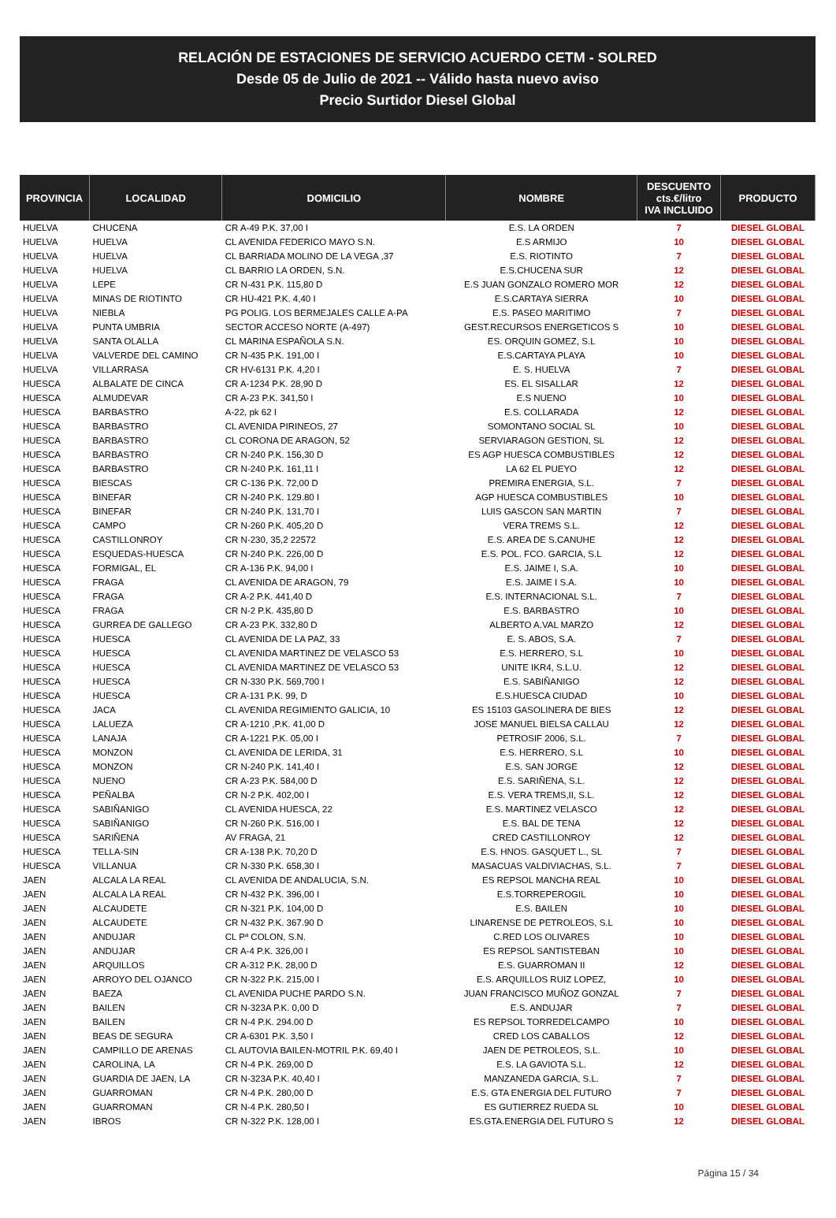RELACIÓN DE ESTACIONES DE SERVICIO ACUERDO CETM - SOLRED
Desde 05 de Julio de 2021 -- Válido hasta nuevo aviso
Precio Surtidor Diesel Global
| PROVINCIA | LOCALIDAD | DOMICILIO | NOMBRE | DESCUENTO cts.€/litro IVA INCLUIDO | PRODUCTO |
| --- | --- | --- | --- | --- | --- |
| HUELVA | CHUCENA | CR A-49 P.K. 37,00 I | E.S. LA ORDEN | 7 | DIESEL GLOBAL |
| HUELVA | HUELVA | CL AVENIDA FEDERICO MAYO S.N. | E.S ARMIJO | 10 | DIESEL GLOBAL |
| HUELVA | HUELVA | CL BARRIADA MOLINO DE LA VEGA ,37 | E.S. RIOTINTO | 7 | DIESEL GLOBAL |
| HUELVA | HUELVA | CL BARRIO LA ORDEN, S.N. | E.S.CHUCENA SUR | 12 | DIESEL GLOBAL |
| HUELVA | LEPE | CR N-431 P.K. 115,80 D | E.S JUAN GONZALO ROMERO MOR | 12 | DIESEL GLOBAL |
| HUELVA | MINAS DE RIOTINTO | CR HU-421 P.K. 4,40 I | E.S.CARTAYA SIERRA | 10 | DIESEL GLOBAL |
| HUELVA | NIEBLA | PG POLIG. LOS BERMEJALES CALLE A-PA | E.S. PASEO MARITIMO | 7 | DIESEL GLOBAL |
| HUELVA | PUNTA UMBRIA | SECTOR ACCESO NORTE (A-497) | GEST.RECURSOS ENERGETICOS S | 10 | DIESEL GLOBAL |
| HUELVA | SANTA OLALLA | CL MARINA ESPAÑOLA S.N. | ES. ORQUIN GOMEZ, S.L | 10 | DIESEL GLOBAL |
| HUELVA | VALVERDE DEL CAMINO | CR N-435 P.K. 191,00 I | E.S.CARTAYA PLAYA | 10 | DIESEL GLOBAL |
| HUELVA | VILLARRASA | CR HV-6131 P.K. 4,20 I | E. S. HUELVA | 7 | DIESEL GLOBAL |
| HUESCA | ALBALATE DE CINCA | CR A-1234 P.K. 28,90 D | ES. EL SISALLAR | 12 | DIESEL GLOBAL |
| HUESCA | ALMUDEVAR | CR A-23 P.K. 341,50 I | E.S NUENO | 10 | DIESEL GLOBAL |
| HUESCA | BARBASTRO | A-22, pk 62 I | E.S. COLLARADA | 12 | DIESEL GLOBAL |
| HUESCA | BARBASTRO | CL AVENIDA PIRINEOS, 27 | SOMONTANO SOCIAL SL | 10 | DIESEL GLOBAL |
| HUESCA | BARBASTRO | CL CORONA DE ARAGON, 52 | SERVIARAGON GESTION, SL | 12 | DIESEL GLOBAL |
| HUESCA | BARBASTRO | CR N-240 P.K. 156,30 D | ES AGP HUESCA COMBUSTIBLES | 12 | DIESEL GLOBAL |
| HUESCA | BARBASTRO | CR N-240 P.K. 161,11 I | LA 62 EL PUEYO | 12 | DIESEL GLOBAL |
| HUESCA | BIESCAS | CR C-136 P.K. 72,00 D | PREMIRA ENERGIA, S.L. | 7 | DIESEL GLOBAL |
| HUESCA | BINEFAR | CR N-240 P.K. 129.80 I | AGP HUESCA COMBUSTIBLES | 10 | DIESEL GLOBAL |
| HUESCA | BINEFAR | CR N-240 P.K. 131,70 I | LUIS GASCON SAN MARTIN | 7 | DIESEL GLOBAL |
| HUESCA | CAMPO | CR N-260 P.K. 405,20 D | VERA TREMS S.L. | 12 | DIESEL GLOBAL |
| HUESCA | CASTILLONROY | CR N-230, 35,2 22572 | E.S. AREA DE S.CANUHE | 12 | DIESEL GLOBAL |
| HUESCA | ESQUEDAS-HUESCA | CR N-240 P.K. 226,00 D | E.S. POL. FCO. GARCIA, S.L | 12 | DIESEL GLOBAL |
| HUESCA | FORMIGAL, EL | CR A-136 P.K. 94,00 I | E.S. JAIME I, S.A. | 10 | DIESEL GLOBAL |
| HUESCA | FRAGA | CL AVENIDA DE ARAGON, 79 | E.S. JAIME I S.A. | 10 | DIESEL GLOBAL |
| HUESCA | FRAGA | CR A-2 P.K. 441,40 D | E.S. INTERNACIONAL S.L. | 7 | DIESEL GLOBAL |
| HUESCA | FRAGA | CR N-2 P.K. 435,80 D | E.S. BARBASTRO | 10 | DIESEL GLOBAL |
| HUESCA | GURREA DE GALLEGO | CR A-23 P.K. 332,80 D | ALBERTO A.VAL MARZO | 12 | DIESEL GLOBAL |
| HUESCA | HUESCA | CL AVENIDA DE LA PAZ, 33 | E. S. ABOS, S.A. | 7 | DIESEL GLOBAL |
| HUESCA | HUESCA | CL AVENIDA MARTINEZ DE VELASCO 53 | E.S. HERRERO, S.L | 10 | DIESEL GLOBAL |
| HUESCA | HUESCA | CL AVENIDA MARTINEZ DE VELASCO 53 | UNITE IKR4, S.L.U. | 12 | DIESEL GLOBAL |
| HUESCA | HUESCA | CR N-330 P.K. 569,700 I | E.S. SABIÑANIGO | 12 | DIESEL GLOBAL |
| HUESCA | HUESCA | CR A-131 P.K. 99, D | E.S.HUESCA CIUDAD | 10 | DIESEL GLOBAL |
| HUESCA | JACA | CL AVENIDA REGIMIENTO GALICIA, 10 | ES 15103 GASOLINERA DE BIES | 12 | DIESEL GLOBAL |
| HUESCA | LALUEZA | CR A-1210 ,P.K. 41,00 D | JOSE MANUEL BIELSA CALLAU | 12 | DIESEL GLOBAL |
| HUESCA | LANAJA | CR A-1221 P.K. 05,00 I | PETROSIF 2006, S.L. | 7 | DIESEL GLOBAL |
| HUESCA | MONZON | CL AVENIDA DE LERIDA, 31 | E.S. HERRERO, S.L | 10 | DIESEL GLOBAL |
| HUESCA | MONZON | CR N-240 P.K. 141,40 I | E.S. SAN JORGE | 12 | DIESEL GLOBAL |
| HUESCA | NUENO | CR A-23 P.K. 584,00 D | E.S. SARIÑENA, S.L. | 12 | DIESEL GLOBAL |
| HUESCA | PEÑALBA | CR N-2 P.K. 402,00 I | E.S. VERA TREMS,II, S.L. | 12 | DIESEL GLOBAL |
| HUESCA | SABIÑANIGO | CL AVENIDA HUESCA, 22 | E.S. MARTINEZ VELASCO | 12 | DIESEL GLOBAL |
| HUESCA | SABIÑANIGO | CR N-260 P.K. 516,00 I | E.S. BAL DE TENA | 12 | DIESEL GLOBAL |
| HUESCA | SARIÑENA | AV FRAGA, 21 | CRED CASTILLONROY | 12 | DIESEL GLOBAL |
| HUESCA | TELLA-SIN | CR A-138 P.K. 70,20 D | E.S. HNOS. GASQUET L., SL | 7 | DIESEL GLOBAL |
| HUESCA | VILLANUA | CR N-330 P.K. 658,30 I | MASACUAS VALDIVIACHAS, S.L. | 7 | DIESEL GLOBAL |
| JAEN | ALCALA LA REAL | CL AVENIDA DE ANDALUCIA, S.N. | ES REPSOL MANCHA REAL | 10 | DIESEL GLOBAL |
| JAEN | ALCALA LA REAL | CR N-432 P.K. 396,00 I | E.S.TORREPEROGIL | 10 | DIESEL GLOBAL |
| JAEN | ALCAUDETE | CR N-321 P.K. 104,00 D | E.S. BAILEN | 10 | DIESEL GLOBAL |
| JAEN | ALCAUDETE | CR N-432 P.K. 367.90 D | LINARENSE DE PETROLEOS, S.L | 10 | DIESEL GLOBAL |
| JAEN | ANDUJAR | CL Pª COLON, S.N. | C.RED LOS OLIVARES | 10 | DIESEL GLOBAL |
| JAEN | ANDUJAR | CR A-4 P.K. 326,00 I | ES REPSOL SANTISTEBAN | 10 | DIESEL GLOBAL |
| JAEN | ARQUILLOS | CR A-312 P.K. 28,00 D | E.S. GUARROMAN II | 12 | DIESEL GLOBAL |
| JAEN | ARROYO DEL OJANCO | CR N-322 P.K. 215,00 I | E.S. ARQUILLOS RUIZ LOPEZ, | 10 | DIESEL GLOBAL |
| JAEN | BAEZA | CL AVENIDA PUCHE PARDO S.N. | JUAN FRANCISCO MUÑOZ GONZAL | 7 | DIESEL GLOBAL |
| JAEN | BAILEN | CR N-323A P.K. 0,00 D | E.S. ANDUJAR | 7 | DIESEL GLOBAL |
| JAEN | BAILEN | CR N-4 P.K. 294.00 D | ES REPSOL TORREDELCAMPO | 10 | DIESEL GLOBAL |
| JAEN | BEAS DE SEGURA | CR A-6301 P.K. 3,50 I | CRED LOS CABALLOS | 12 | DIESEL GLOBAL |
| JAEN | CAMPILLO DE ARENAS | CL AUTOVIA BAILEN-MOTRIL P.K. 69,40 I | JAEN DE PETROLEOS, S.L. | 10 | DIESEL GLOBAL |
| JAEN | CAROLINA, LA | CR N-4 P.K. 269,00 D | E.S. LA GAVIOTA S.L. | 12 | DIESEL GLOBAL |
| JAEN | GUARDIA DE JAEN, LA | CR N-323A P.K. 40,40 I | MANZANEDA GARCIA, S.L. | 7 | DIESEL GLOBAL |
| JAEN | GUARROMAN | CR N-4 P.K. 280,00 D | E.S. GTA ENERGIA DEL FUTURO | 7 | DIESEL GLOBAL |
| JAEN | GUARROMAN | CR N-4 P.K. 280,50 I | ES GUTIERREZ RUEDA SL | 10 | DIESEL GLOBAL |
| JAEN | IBROS | CR N-322 P.K. 128,00 I | ES.GTA.ENERGIA DEL FUTURO S | 12 | DIESEL GLOBAL |
Página 15 / 34